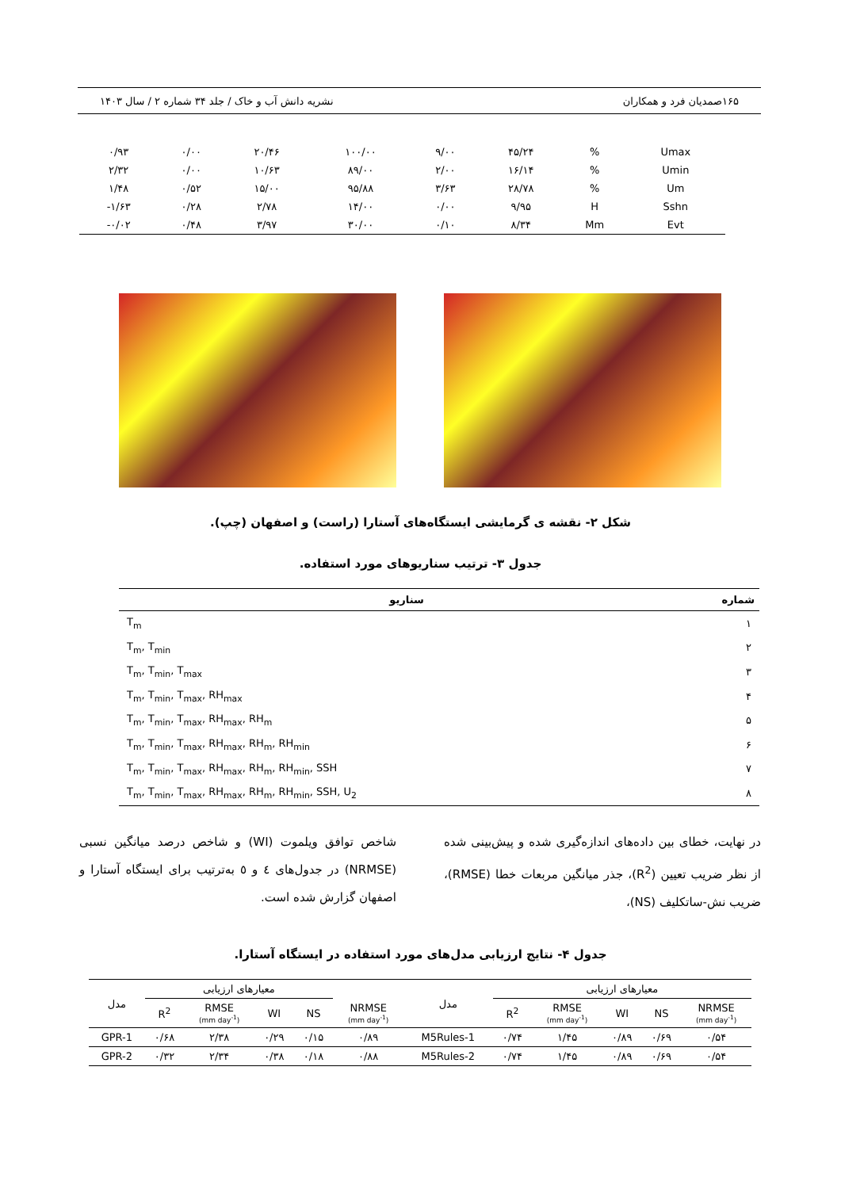۱۶۵ صمدیان فرد و همکاران نشریه دانش آب و خاک / جلد ۳۴ شماره ۲ / سال ۱۴۰۳
| ۰/۹۳ | ۰/۰۰ | ۲۰/۴۶ | ۱۰۰/۰۰ | ۹/۰۰ | ۴۵/۲۴ | % | Umax |
| ۲/۳۲ | ۰/۰۰ | ۱۰/۶۳ | ۸۹/۰۰ | ۲/۰۰ | ۱۶/۱۴ | % | Umin |
| ۱/۴۸ | ۰/۵۲ | ۱۵/۰۰ | ۹۵/۸۸ | ۳/۶۳ | ۲۸/۷۸ | % | Um |
| -۱/۶۳ | ۰/۲۸ | ۲/۷۸ | ۱۴/۰۰ | ۰/۰۰ | ۹/۹۵ | H | Sshn |
| -۰/۰۲ | ۰/۴۸ | ۳/۹۷ | ۳۰/۰۰ | ۰/۱۰ | ۸/۳۴ | Mm | Evt |
شکل ۲- نقشه ی گرمایشی ایستگاه‌های آستارا (راست) و اصفهان (چپ).
جدول ۳- ترتیب سناریوهای مورد استفاده.
| شماره | سناریو |
| --- | --- |
| ۱ | T<sub>m</sub> |
| ۲ | T<sub>m</sub>, T<sub>min</sub> |
| ۳ | T<sub>m</sub>, T<sub>min</sub>, T<sub>max</sub> |
| ۴ | T<sub>m</sub>, T<sub>min</sub>, T<sub>max</sub>, RH<sub>max</sub> |
| ۵ | T<sub>m</sub>, T<sub>min</sub>, T<sub>max</sub>, RH<sub>max</sub>, RH<sub>m</sub> |
| ۶ | T<sub>m</sub>, T<sub>min</sub>, T<sub>max</sub>, RH<sub>max</sub>, RH<sub>m</sub>, RH<sub>min</sub> |
| ۷ | T<sub>m</sub>, T<sub>min</sub>, T<sub>max</sub>, RH<sub>max</sub>, RH<sub>m</sub>, RH<sub>min</sub>, SSH |
| ۸ | T<sub>m</sub>, T<sub>min</sub>, T<sub>max</sub>, RH<sub>max</sub>, RH<sub>m</sub>, RH<sub>min</sub>, SSH, U<sub>2</sub> |
در نهایت، خطای بین داده‌های اندازه‌گیری شده و پیش‌بینی شده از نظر ضریب تعیین (R<sup>2</sup>)، جذر میانگین مربعات خطا (RMSE)، ضریب نش-ساتکلیف (NS)،
شاخص توافق ویلموت (WI) و شاخص درصد میانگین نسبی (NRMSE) در جدول‌های ٤ و ٥ به‌ترتیب برای ایستگاه آستارا و اصفهان گزارش شده است.
جدول ۴- نتایج ارزیابی مدل‌های مورد استفاده در ایستگاه آستارا.
| مدل | معیارهای ارزیابی | | | | | مدل | معیارهای ارزیابی | | | | |
| --- | --- | --- | --- | --- | --- | --- | --- | --- | --- | --- | --- |
| | R<sup>2</sup> | RMSE (mm day<sup>-1</sup>) | WI | NS | NRMSE (mm day<sup>-1</sup>) | | R<sup>2</sup> | RMSE (mm day<sup>-1</sup>) | WI | NS | NRMSE (mm day<sup>-1</sup>) |
| GPR-1 | ۰/۶۸ | ۲/۳۸ | ۰/۲۹ | ۰/۱۵ | ۰/۸۹ | M5Rules-1 | ۰/۷۴ | ۱/۴۵ | ۰/۸۹ | ۰/۶۹ | ۰/۵۴ |
| GPR-2 | ۰/۳۲ | ۲/۳۴ | ۰/۳۸ | ۰/۱۸ | ۰/۸۸ | M5Rules-2 | ۰/۷۴ | ۱/۴۵ | ۰/۸۹ | ۰/۶۹ | ۰/۵۴ |